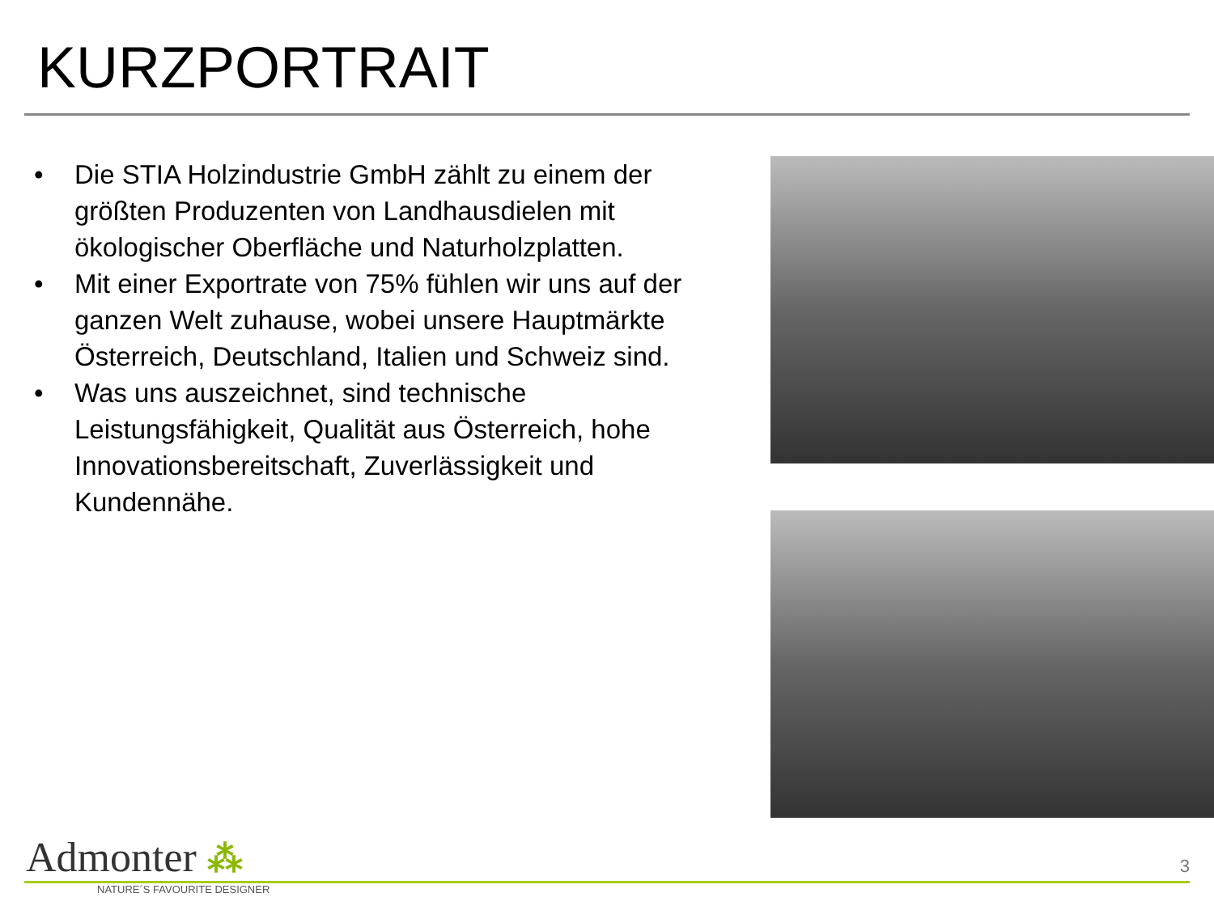KURZPORTRAIT
• Die STIA Holzindustrie GmbH zählt zu einem der größten Produzenten von Landhausdielen mit ökologischer Oberfläche und Naturholzplatten.
• Mit einer Exportrate von 75% fühlen wir uns auf der ganzen Welt zuhause, wobei unsere Hauptmärkte Österreich, Deutschland, Italien und Schweiz sind.
• Was uns auszeichnet, sind technische Leistungsfähigkeit, Qualität aus Österreich, hohe Innovationsbereitschaft, Zuverlässigkeit und Kundennähe.
Admonter ⁂
3
NATURE´S FAVOURITE DESIGNER